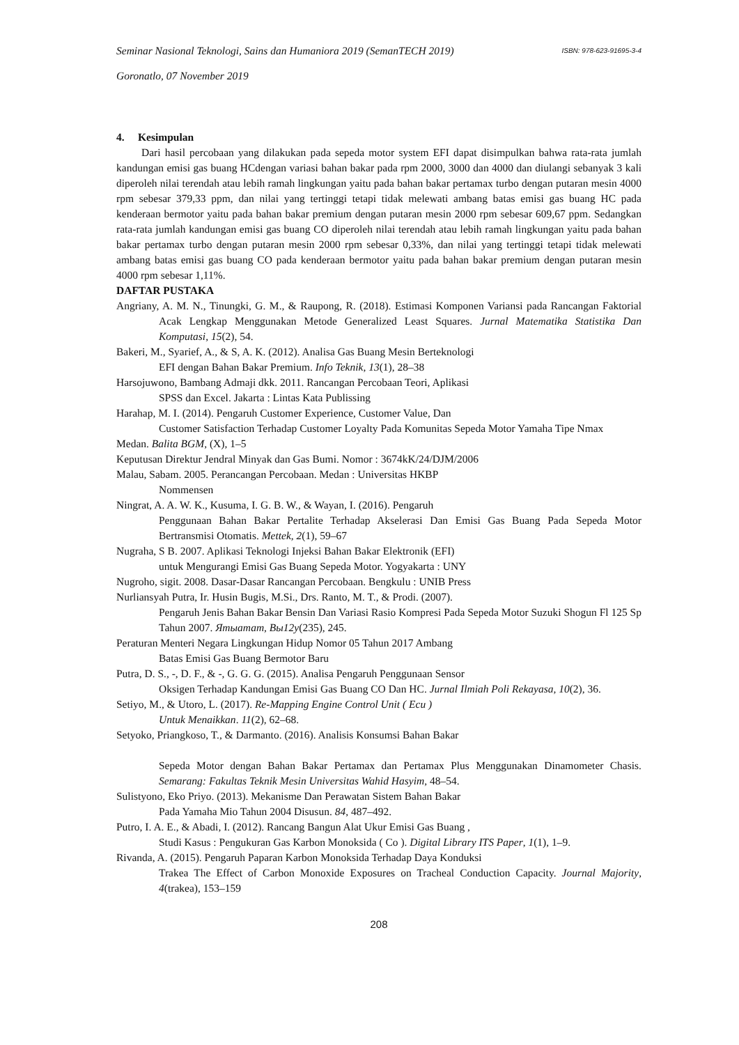Seminar Nasional Teknologi, Sains dan Humaniora 2019 (SemanTECH 2019) ISBN: 978-623-91695-3-4
Goronatlo, 07 November 2019
4. Kesimpulan
Dari hasil percobaan yang dilakukan pada sepeda motor system EFI dapat disimpulkan bahwa rata-rata jumlah kandungan emisi gas buang HCdengan variasi bahan bakar pada rpm 2000, 3000 dan 4000 dan diulangi sebanyak 3 kali diperoleh nilai terendah atau lebih ramah lingkungan yaitu pada bahan bakar pertamax turbo dengan putaran mesin 4000 rpm sebesar 379,33 ppm, dan nilai yang tertinggi tetapi tidak melewati ambang batas emisi gas buang HC pada kenderaan bermotor yaitu pada bahan bakar premium dengan putaran mesin 2000 rpm sebesar 609,67 ppm. Sedangkan rata-rata jumlah kandungan emisi gas buang CO diperoleh nilai terendah atau lebih ramah lingkungan yaitu pada bahan bakar pertamax turbo dengan putaran mesin 2000 rpm sebesar 0,33%, dan nilai yang tertinggi tetapi tidak melewati ambang batas emisi gas buang CO pada kenderaan bermotor yaitu pada bahan bakar premium dengan putaran mesin 4000 rpm sebesar 1,11%.
DAFTAR PUSTAKA
Angriany, A. M. N., Tinungki, G. M., & Raupong, R. (2018). Estimasi Komponen Variansi pada Rancangan Faktorial Acak Lengkap Menggunakan Metode Generalized Least Squares. Jurnal Matematika Statistika Dan Komputasi, 15(2), 54.
Bakeri, M., Syarief, A., & S, A. K. (2012). Analisa Gas Buang Mesin Berteknologi
EFI dengan Bahan Bakar Premium. Info Teknik, 13(1), 28–38
Harsojuwono, Bambang Admaji dkk. 2011. Rancangan Percobaan Teori, Aplikasi
SPSS dan Excel. Jakarta : Lintas Kata Publissing
Harahap, M. I. (2014). Pengaruh Customer Experience, Customer Value, Dan
Customer Satisfaction Terhadap Customer Loyalty Pada Komunitas Sepeda Motor Yamaha Tipe Nmax
Medan. Balita BGM, (X), 1–5
Keputusan Direktur Jendral Minyak dan Gas Bumi. Nomor : 3674kK/24/DJM/2006
Malau, Sabam. 2005. Perancangan Percobaan. Medan : Universitas HKBP
Nommensen
Ningrat, A. A. W. K., Kusuma, I. G. B. W., & Wayan, I. (2016). Pengaruh
Penggunaan Bahan Bakar Pertalite Terhadap Akselerasi Dan Emisi Gas Buang Pada Sepeda Motor Bertransmisi Otomatis. Mettek, 2(1), 59–67
Nugraha, S B. 2007. Aplikasi Teknologi Injeksi Bahan Bakar Elektronik (EFI)
untuk Mengurangi Emisi Gas Buang Sepeda Motor. Yogyakarta : UNY
Nugroho, sigit. 2008. Dasar-Dasar Rancangan Percobaan. Bengkulu : UNIB Press
Nurliansyah Putra, Ir. Husin Bugis, M.Si., Drs. Ranto, M. T., & Prodi. (2007).
Pengaruh Jenis Bahan Bakar Bensin Dan Variasi Rasio Kompresi Pada Sepeda Motor Suzuki Shogun Fl 125 Sp Tahun 2007. Ятыатат, Вы12у(235), 245.
Peraturan Menteri Negara Lingkungan Hidup Nomor 05 Tahun 2017 Ambang
Batas Emisi Gas Buang Bermotor Baru
Putra, D. S., -, D. F., & -, G. G. G. (2015). Analisa Pengaruh Penggunaan Sensor
Oksigen Terhadap Kandungan Emisi Gas Buang CO Dan HC. Jurnal Ilmiah Poli Rekayasa, 10(2), 36.
Setiyo, M., & Utoro, L. (2017). Re-Mapping Engine Control Unit ( Ecu )
Untuk Menaikkan. 11(2), 62–68.
Setyoko, Priangkoso, T., & Darmanto. (2016). Analisis Konsumsi Bahan Bakar
Sepeda Motor dengan Bahan Bakar Pertamax dan Pertamax Plus Menggunakan Dinamometer Chasis. Semarang: Fakultas Teknik Mesin Universitas Wahid Hasyim, 48–54.
Sulistyono, Eko Priyo. (2013). Mekanisme Dan Perawatan Sistem Bahan Bakar
Pada Yamaha Mio Tahun 2004 Disusun. 84, 487–492.
Putro, I. A. E., & Abadi, I. (2012). Rancang Bangun Alat Ukur Emisi Gas Buang ,
Studi Kasus : Pengukuran Gas Karbon Monoksida ( Co ). Digital Library ITS Paper, 1(1), 1–9.
Rivanda, A. (2015). Pengaruh Paparan Karbon Monoksida Terhadap Daya Konduksi
Trakea The Effect of Carbon Monoxide Exposures on Tracheal Conduction Capacity. Journal Majority, 4(trakea), 153–159
208